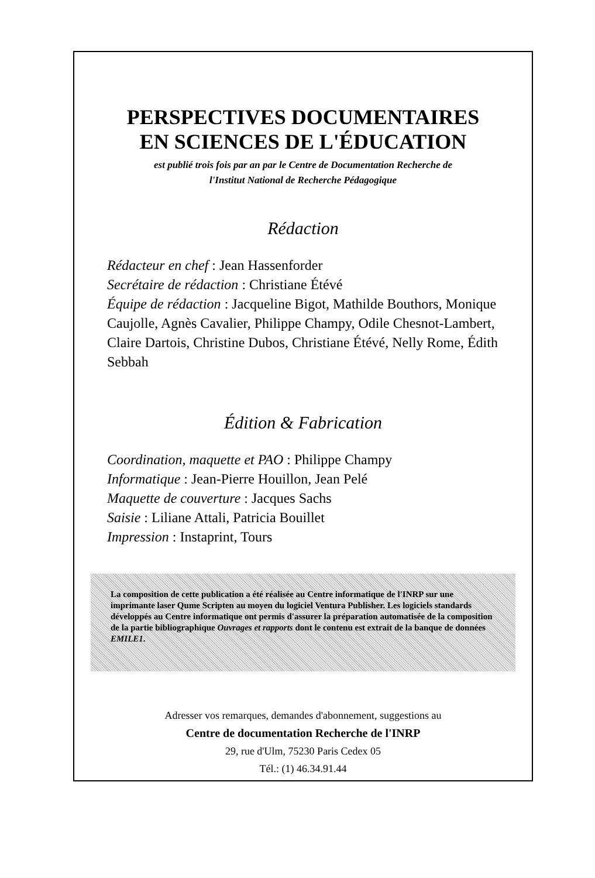PERSPECTIVES DOCUMENTAIRES
EN SCIENCES DE L'ÉDUCATION
est publié trois fois par an par le Centre de Documentation Recherche de
l'Institut National de Recherche Pédagogique
Rédaction
Rédacteur en chef : Jean Hassenforder
Secrétaire de rédaction : Christiane Étévé
Équipe de rédaction : Jacqueline Bigot, Mathilde Bouthors, Monique Caujolle, Agnès Cavalier, Philippe Champy, Odile Chesnot-Lambert, Claire Dartois, Christine Dubos, Christiane Étévé, Nelly Rome, Édith Sebbah
Édition & Fabrication
Coordination, maquette et PAO : Philippe Champy
Informatique : Jean-Pierre Houillon, Jean Pelé
Maquette de couverture : Jacques Sachs
Saisie : Liliane Attali, Patricia Bouillet
Impression : Instaprint, Tours
La composition de cette publication a été réalisée au Centre informatique de l'INRP sur une imprimante laser Qume Scripten au moyen du logiciel Ventura Publisher. Les logiciels standards développés au Centre informatique ont permis d'assurer la préparation automatisée de la composition de la partie bibliographique Ouvrages et rapports dont le contenu est extrait de la banque de données EMILE1.
Adresser vos remarques, demandes d'abonnement, suggestions au
Centre de documentation Recherche de l'INRP
29, rue d'Ulm, 75230 Paris Cedex 05
Tél.: (1) 46.34.91.44